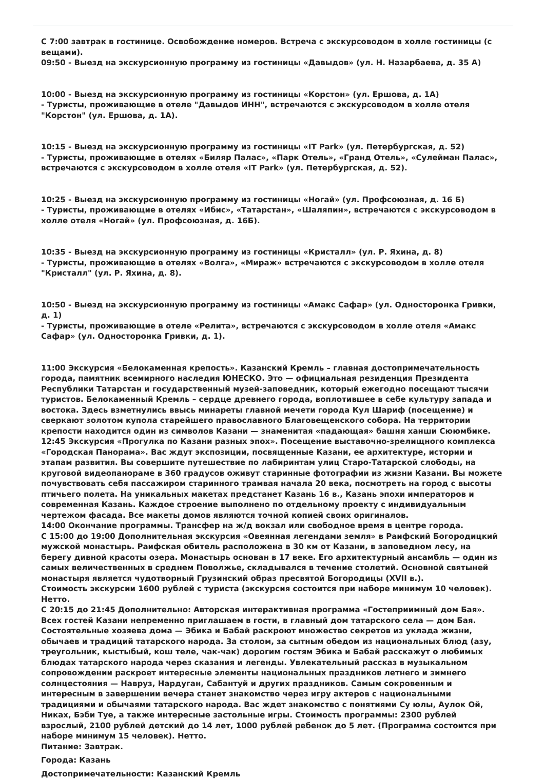С 7:00 завтрак в гостинице. Освобождение номеров. Встреча с экскурсоводом в холле гостиницы (с вещами).
09:50 - Выезд на экскурсионную программу из гостиницы «Давыдов» (ул. Н. Назарбаева, д. 35 А)
10:00 - Выезд на экскурсионную программу из гостиницы «Корстон» (ул. Ершова, д. 1А)
- Туристы, проживающие в отеле "Давыдов ИНН", встречаются с экскурсоводом в холле отеля "Корстон" (ул. Ершова, д. 1А).
10:15 - Выезд на экскурсионную программу из гостиницы «IT Park» (ул. Петербургская, д. 52)
- Туристы, проживающие в отелях «Биляр Палас», «Парк Отель», «Гранд Отель», «Сулейман Палас», встречаются с экскурсоводом в холле отеля «IT Park» (ул. Петербургская, д. 52).
10:25 - Выезд на экскурсионную программу из гостиницы «Ногай» (ул. Профсоюзная, д. 16 Б)
- Туристы, проживающие в отелях «Ибис», «Татарстан», «Шаляпин», встречаются с экскурсоводом в холле отеля «Ногай» (ул. Профсоюзная, д. 16Б).
10:35 - Выезд на экскурсионную программу из гостиницы «Кристалл» (ул. Р. Яхина, д. 8)
- Туристы, проживающие в отелях «Волга», «Мираж» встречаются с экскурсоводом в холле отеля "Кристалл" (ул. Р. Яхина, д. 8).
10:50 - Выезд на экскурсионную программу из гостиницы «Амакс Сафар» (ул. Односторонка Гривки, д. 1)
- Туристы, проживающие в отеле «Релита», встречаются с экскурсоводом в холле отеля «Амакс Сафар» (ул. Односторонка Гривки, д. 1).
11:00 Экскурсия «Белокаменная крепость». Казанский Кремль – главная достопримечательность города, памятник всемирного наследия ЮНЕСКО. Это — официальная резиденция Президента Республики Татарстан и государственный музей-заповедник, который ежегодно посещают тысячи туристов. Белокаменный Кремль – сердце древнего города, воплотившее в себе культуру запада и востока. Здесь взметнулись ввысь минареты главной мечети города Кул Шариф (посещение) и сверкают золотом купола старейшего православного Благовещенского собора. На территории крепости находится один из символов Казани — знаменитая «падающая» башня ханши Сююмбике.
12:45 Экскурсия «Прогулка по Казани разных эпох». Посещение выставочно-зрелищного комплекса «Городская Панорама». Вас ждут экспозиции, посвященные Казани, ее архитектуре, истории и этапам развития. Вы совершите путешествие по лабиринтам улиц Старо-Татарской слободы, на круговой видеопанораме в 360 градусов оживут старинные фотографии из жизни Казани. Вы можете почувствовать себя пассажиром старинного трамвая начала 20 века, посмотреть на город с высоты птичьего полета. На уникальных макетах предстанет Казань 16 в., Казань эпохи императоров и современная Казань. Каждое строение выполнено по отдельному проекту с индивидуальным чертежом фасада. Все макеты домов являются точной копией своих оригиналов.
14:00 Окончание программы. Трансфер на ж/д вокзал или свободное время в центре города.
С 15:00 до 19:00 Дополнительная экскурсия «Овеянная легендами земля» в Раифский Богородицкий мужской монастырь. Раифская обитель расположена в 30 км от Казани, в заповедном лесу, на берегу дивной красоты озера. Монастырь основан в 17 веке. Его архитектурный ансамбль — один из самых величественных в среднем Поволжье, складывался в течение столетий. Основной святыней монастыря является чудотворный Грузинский образ пресвятой Богородицы (XVII в.).
Стоимость экскурсии 1600 рублей с туриста (экскурсия состоится при наборе минимум 10 человек). Нетто.
С 20:15 до 21:45 Дополнительно: Авторская интерактивная программа «Гостеприимный дом Бая». Всех гостей Казани непременно приглашаем в гости, в главный дом татарского села — дом Бая. Состоятельные хозяева дома — Эбика и Бабай раскроют множество секретов из уклада жизни, обычаев и традиций татарского народа. За столом, за сытным обедом из национальных блюд (азу, треугольник, кыстыбый, кош теле, чак-чак) дорогим гостям Эбика и Бабай расскажут о любимых блюдах татарского народа через сказания и легенды. Увлекательный рассказ в музыкальном сопровождении раскроет интересные элементы национальных праздников летнего и зимнего солнцестояния — Навруз, Нардуган, Сабантуй и других праздников. Самым сокровенным и интересным в завершении вечера станет знакомство через игру актеров с национальными традициями и обычаями татарского народа. Вас ждет знакомство с понятиями Су юлы, Аулок Ой, Никах, Бэби Туе, а также интересные застольные игры. Стоимость программы: 2300 рублей взрослый, 2100 рублей детский до 14 лет, 1000 рублей ребенок до 5 лет. (Программа состоится при наборе минимум 15 человек). Нетто.
Питание: Завтрак.
Города: Казань
Достопримечательности: Казанский Кремль